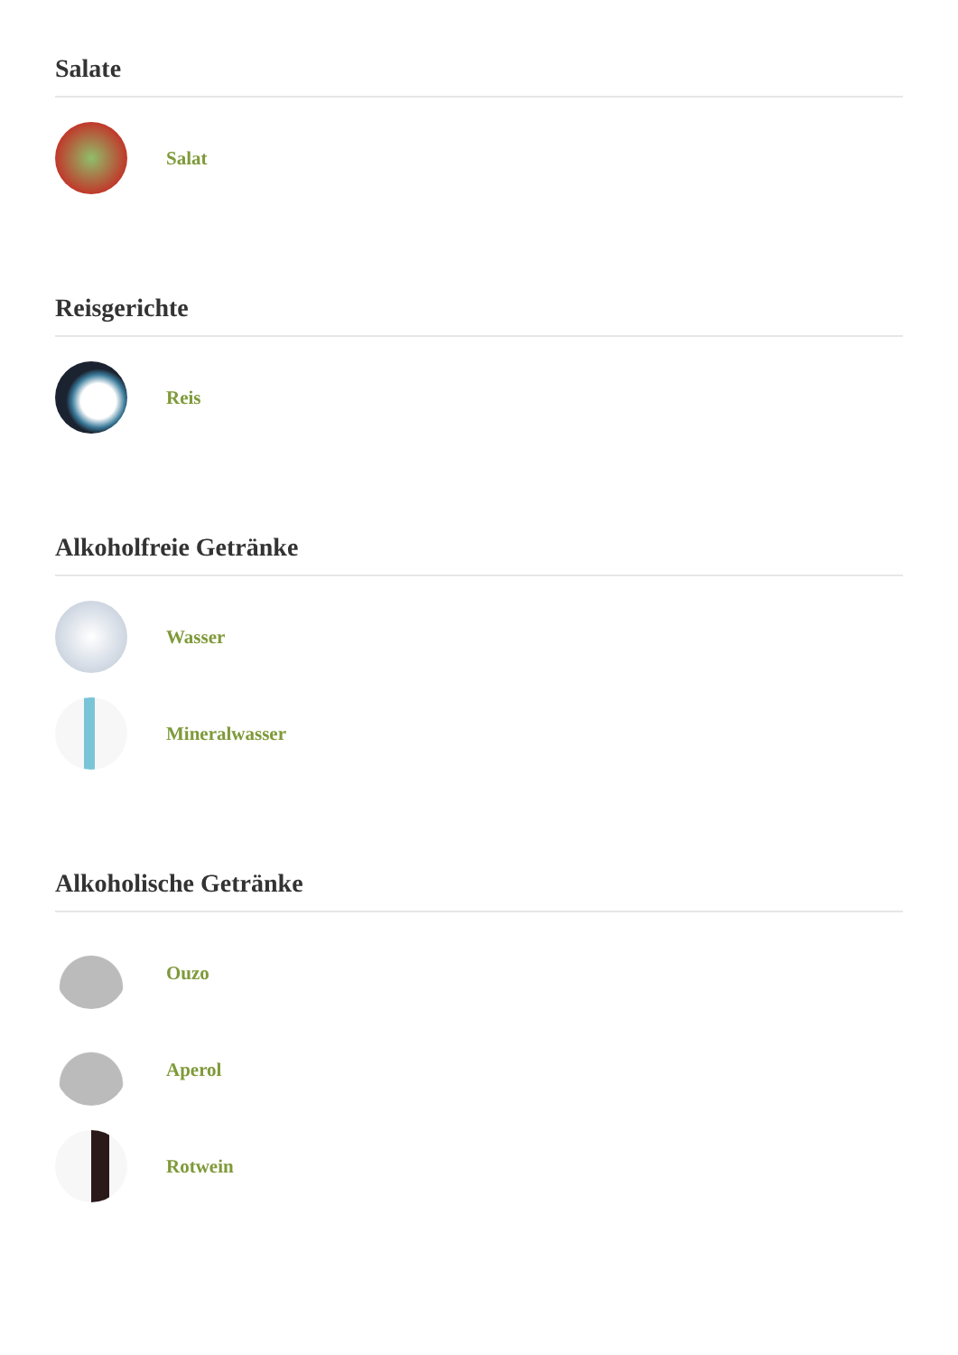Salate
Salat
Reisgerichte
Reis
Alkoholfreie Getränke
Wasser
Mineralwasser
Alkoholische Getränke
Ouzo
Aperol
Rotwein